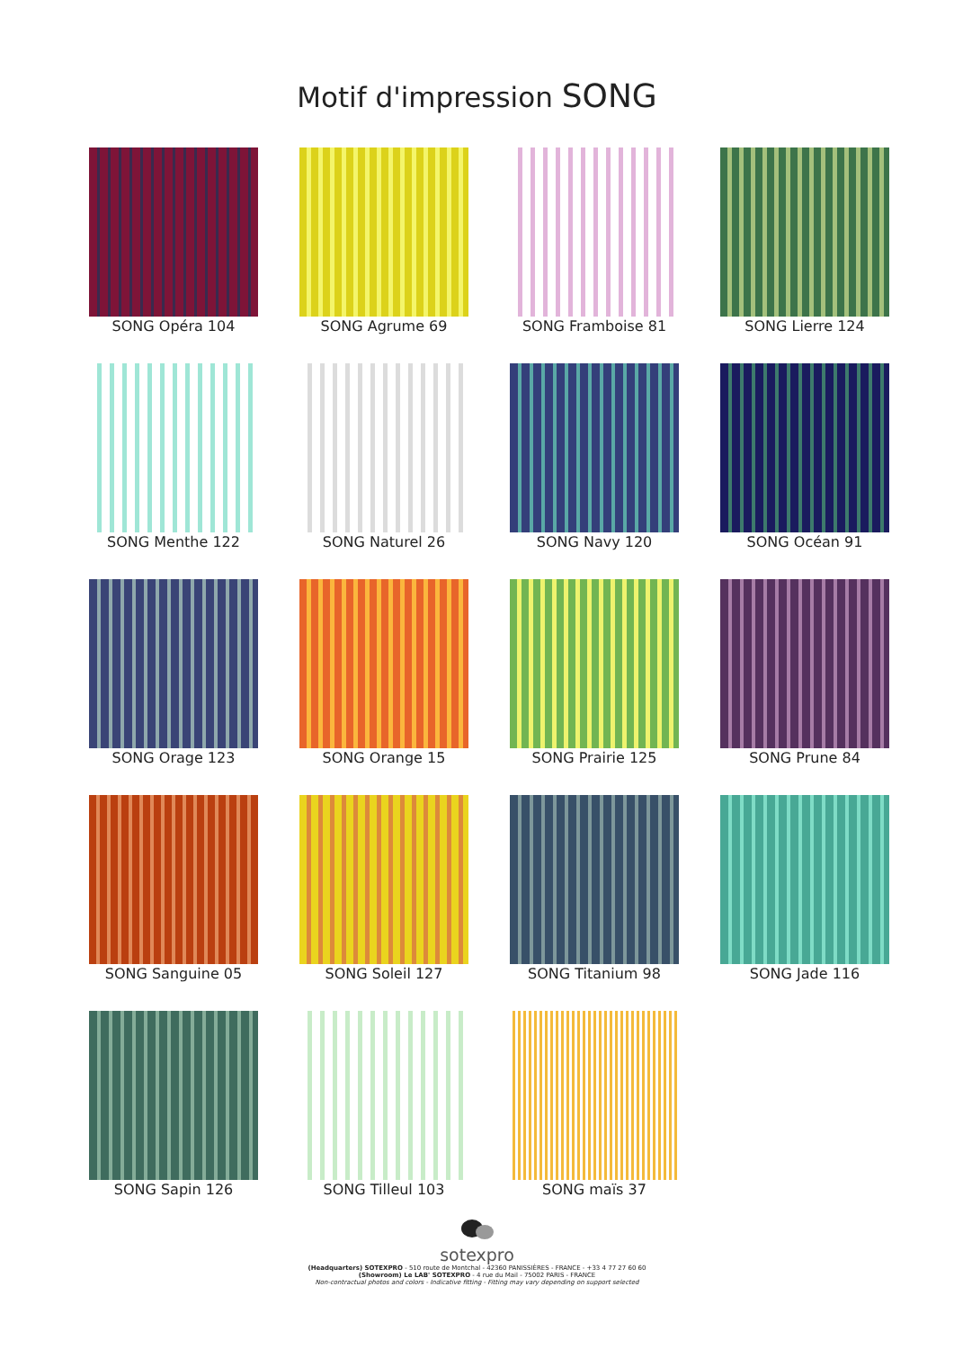Motif d'impression SONG
SONG Opéra 104
SONG Agrume 69
SONG Framboise 81
SONG Lierre 124
SONG Menthe 122
SONG Naturel 26
SONG Navy 120
SONG Océan 91
SONG Orage 123
SONG Orange 15
SONG Prairie 125
SONG Prune 84
SONG Sanguine 05
SONG Soleil 127
SONG Titanium 98
SONG Jade 116
SONG Sapin 126
SONG Tilleul 103
SONG maïs 37
sotexpro
(Headquarters) SOTEXPRO - 510 route de Montchal - 42360 PANISSIÈRES - FRANCE - +33 4 77 27 60 60
(Showroom) Le LAB' SOTEXPRO - 4 rue du Mail - 75002 PARIS - FRANCE
Non-contractual photos and colors - Indicative fitting - Fitting may vary depending on support selected